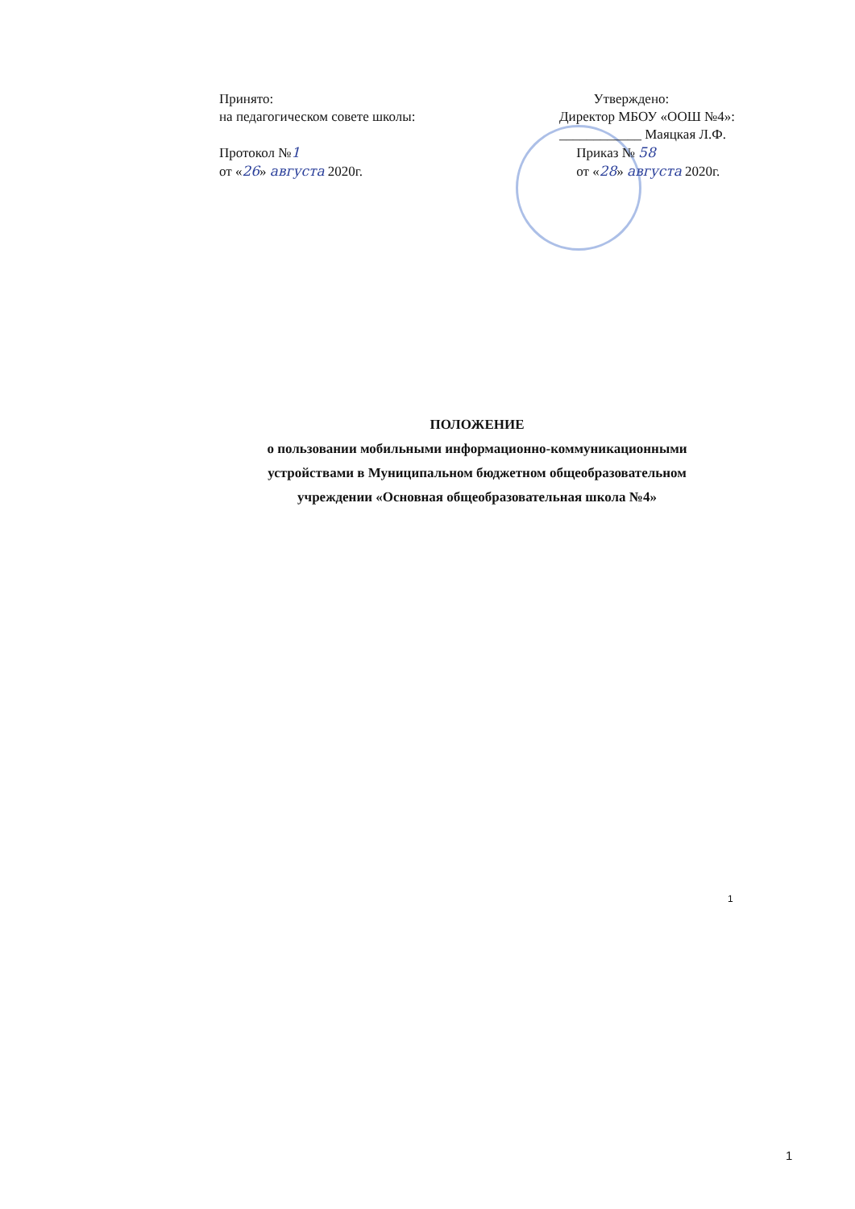Принято:
на педагогическом совете школы:
Протокол №1
от «26» августа 2020г.
Утверждено:
Директор МБОУ «ООШ №4»:
____________ Маяцкая Л.Ф.
Приказ № 58
от «28» августа 2020г.
ПОЛОЖЕНИЕ
о пользовании мобильными информационно-коммуникационными
устройствами в Муниципальном бюджетном общеобразовательном
учреждении «Основная общеобразовательная школа №4»
1
1